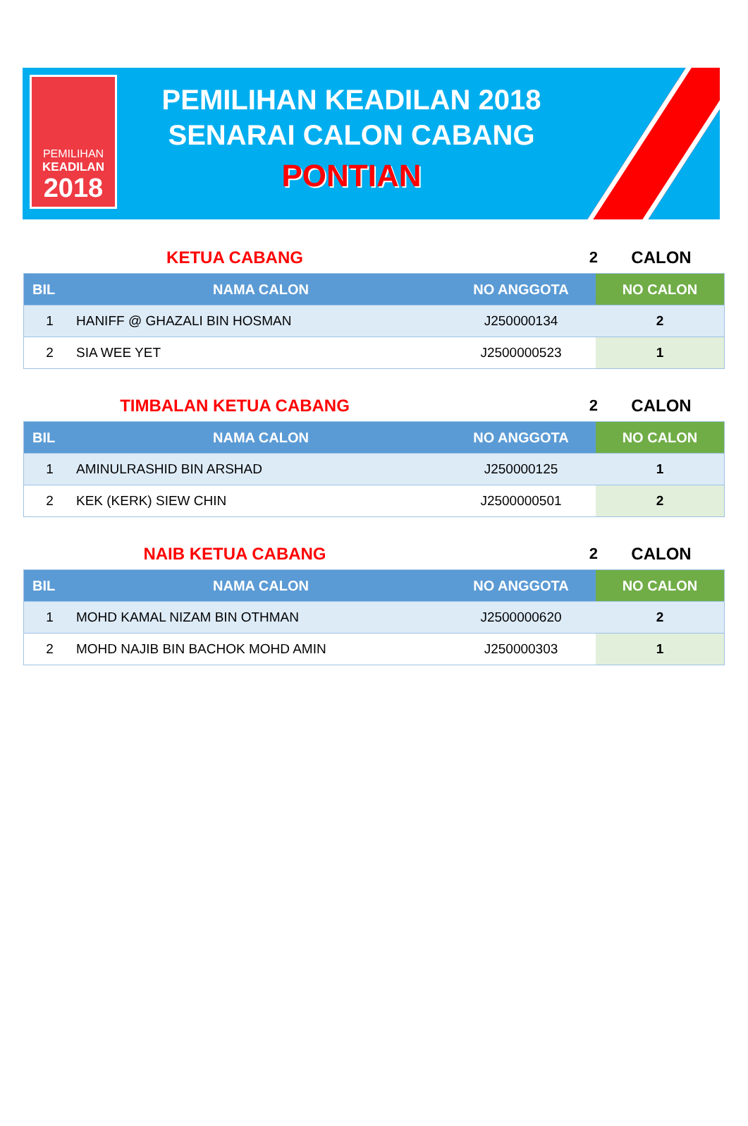PEMILIHAN
KEADILAN
2018
PEMILIHAN KEADILAN 2018
SENARAI CALON CABANG
PONTIAN
KETUA CABANG 2 CALON
| BIL | NAMA CALON | NO ANGGOTA | NO CALON |
| --- | --- | --- | --- |
| 1 | HANIFF @ GHAZALI BIN HOSMAN | J250000134 | 2 |
| 2 | SIA WEE YET | J2500000523 | 1 |
TIMBALAN KETUA CABANG 2 CALON
| BIL | NAMA CALON | NO ANGGOTA | NO CALON |
| --- | --- | --- | --- |
| 1 | AMINULRASHID BIN ARSHAD | J250000125 | 1 |
| 2 | KEK (KERK) SIEW CHIN | J2500000501 | 2 |
NAIB KETUA CABANG 2 CALON
| BIL | NAMA CALON | NO ANGGOTA | NO CALON |
| --- | --- | --- | --- |
| 1 | MOHD KAMAL NIZAM BIN OTHMAN | J2500000620 | 2 |
| 2 | MOHD NAJIB BIN BACHOK MOHD AMIN | J250000303 | 1 |